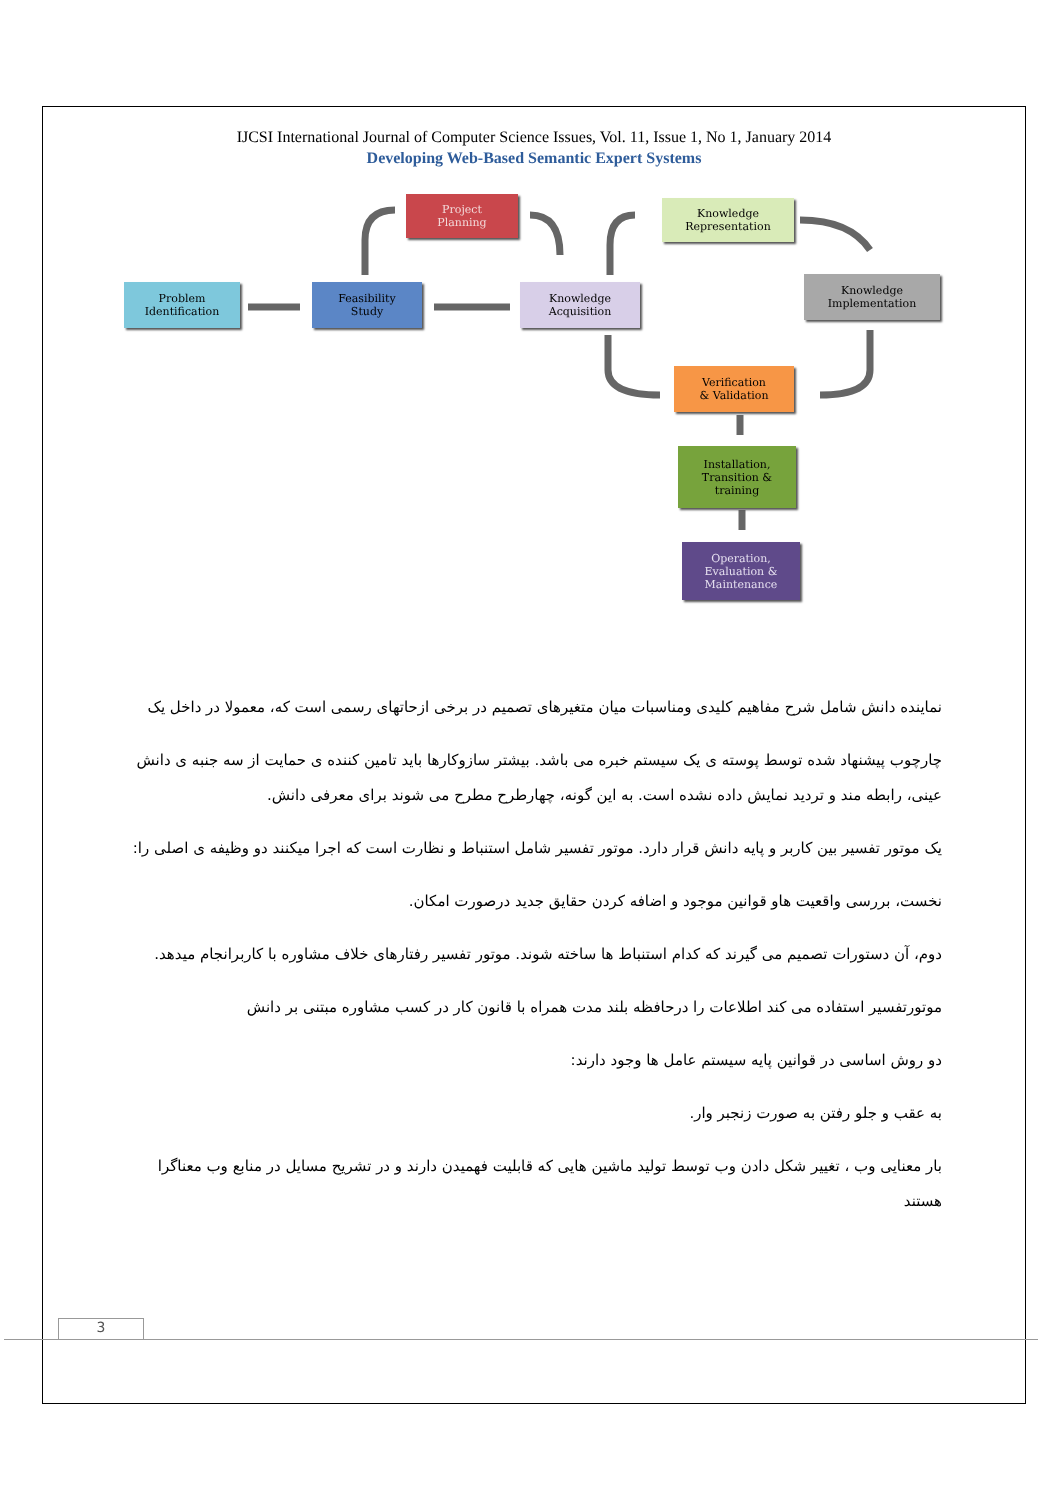IJCSI International Journal of Computer Science Issues, Vol. 11, Issue 1, No 1, January 2014
Developing Web-Based Semantic Expert Systems
Problem
Identification
Feasibility
Study
Project
Planning
Knowledge
Acquisition
Knowledge
Representation
Knowledge
Implementation
Verification
& Validation
Installation,
Transition &
training
Operation,
Evaluation &
Maintenance
نماینده دانش شامل شرح مفاهیم کلیدی ومناسبات میان متغیرهای تصمیم در برخی ازحاتهای رسمی است که، معمولا در داخل یک
چارچوب پیشنهاد شده توسط پوسته ی یک سیستم خبره می باشد. بیشتر سازوکارها باید تامین کننده ی حمایت از سه جنبه ی دانش عینی، رابطه مند و تردید نمایش داده نشده است. به این گونه، چهارطرح مطرح می شوند برای معرفی دانش.
یک موتور تفسیر بین کاربر و پایه دانش قرار دارد. موتور تفسیر شامل استنباط و نظارت است که اجرا میکنند دو وظیفه ی اصلی را:
نخست، بررسی واقعیت هاو قوانین موجود و اضافه کردن حقایق جدید درصورت امکان.
دوم، آن دستورات تصمیم می گیرند که کدام استنباط ها ساخته شوند. موتور تفسیر رفتارهای خلاف مشاوره با کاربرانجام میدهد.
موتورتفسیر استفاده می کند اطلاعات را درحافظه بلند مدت همراه با قانون کار در کسب مشاوره مبتنی بر دانش
دو روش اساسی در قوانین پایه سیستم عامل ها وجود دارند:
به عقب و جلو رفتن به صورت زنجبر وار.
بار معنایی وب ، تغییر شکل دادن وب توسط تولید ماشین هایی که قابلیت فهمیدن دارند و در تشریح مسایل در منابع وب معناگرا هستند
3